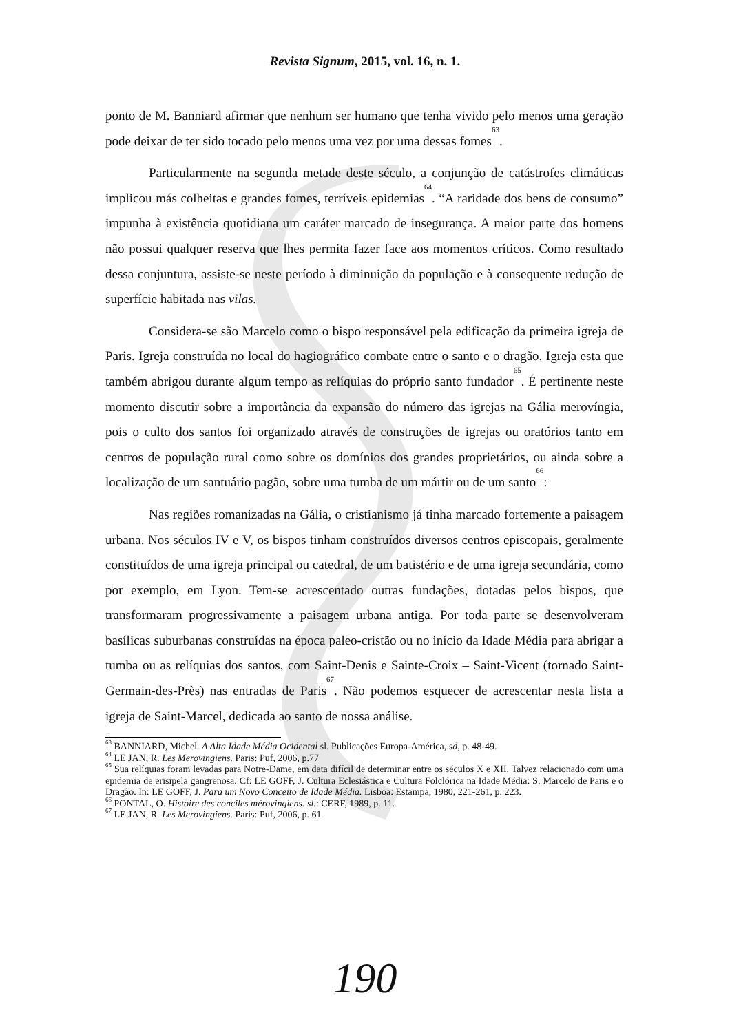Revista Signum, 2015, vol. 16, n. 1.
ponto de M. Banniard afirmar que nenhum ser humano que tenha vivido pelo menos uma geração pode deixar de ter sido tocado pelo menos uma vez por uma dessas fomes<sup>63</sup>.
Particularmente na segunda metade deste século, a conjunção de catástrofes climáticas implicou más colheitas e grandes fomes, terríveis epidemias<sup>64</sup>. “A raridade dos bens de consumo” impunha à existência quotidiana um caráter marcado de insegurança. A maior parte dos homens não possui qualquer reserva que lhes permita fazer face aos momentos críticos. Como resultado dessa conjuntura, assiste-se neste período à diminuição da população e à consequente redução de superfície habitada nas vilas.
Considera-se são Marcelo como o bispo responsável pela edificação da primeira igreja de Paris. Igreja construída no local do hagiográfico combate entre o santo e o dragão. Igreja esta que também abrigou durante algum tempo as relíquias do próprio santo fundador<sup>65</sup>. É pertinente neste momento discutir sobre a importância da expansão do número das igrejas na Gália merovíngia, pois o culto dos santos foi organizado através de construções de igrejas ou oratórios tanto em centros de população rural como sobre os domínios dos grandes proprietários, ou ainda sobre a localização de um santuário pagão, sobre uma tumba de um mártir ou de um santo<sup>66</sup>:
Nas regiões romanizadas na Gália, o cristianismo já tinha marcado fortemente a paisagem urbana. Nos séculos IV e V, os bispos tinham construídos diversos centros episcopais, geralmente constituídos de uma igreja principal ou catedral, de um batistério e de uma igreja secundária, como por exemplo, em Lyon. Tem-se acrescentado outras fundações, dotadas pelos bispos, que transformaram progressivamente a paisagem urbana antiga. Por toda parte se desenvolveram basílicas suburbanas construídas na época paleo-cristão ou no início da Idade Média para abrigar a tumba ou as relíquias dos santos, com Saint-Denis e Sainte-Croix – Saint-Vicent (tornado Saint-Germain-des-Près) nas entradas de Paris<sup>67</sup>. Não podemos esquecer de acrescentar nesta lista a igreja de Saint-Marcel, dedicada ao santo de nossa análise.
<sup>63</sup> BANNIARD, Michel. A Alta Idade Média Ocidental sl. Publicações Europa-América, sd, p. 48-49.
<sup>64</sup> LE JAN, R. Les Merovingiens. Paris: Puf, 2006, p.77
<sup>65</sup> Sua relíquias foram levadas para Notre-Dame, em data difícil de determinar entre os séculos X e XII. Talvez relacionado com uma epidemia de erisipela gangrenosa. Cf: LE GOFF, J. Cultura Eclesiástica e Cultura Folclórica na Idade Média: S. Marcelo de Paris e o Dragão. In: LE GOFF, J. Para um Novo Conceito de Idade Média. Lisboa: Estampa, 1980, 221-261, p. 223.
<sup>66</sup> PONTAL, O. Histoire des conciles mérovingiens. sl.: CERF, 1989, p. 11.
<sup>67</sup> LE JAN, R. Les Merovingiens. Paris: Puf, 2006, p. 61
190